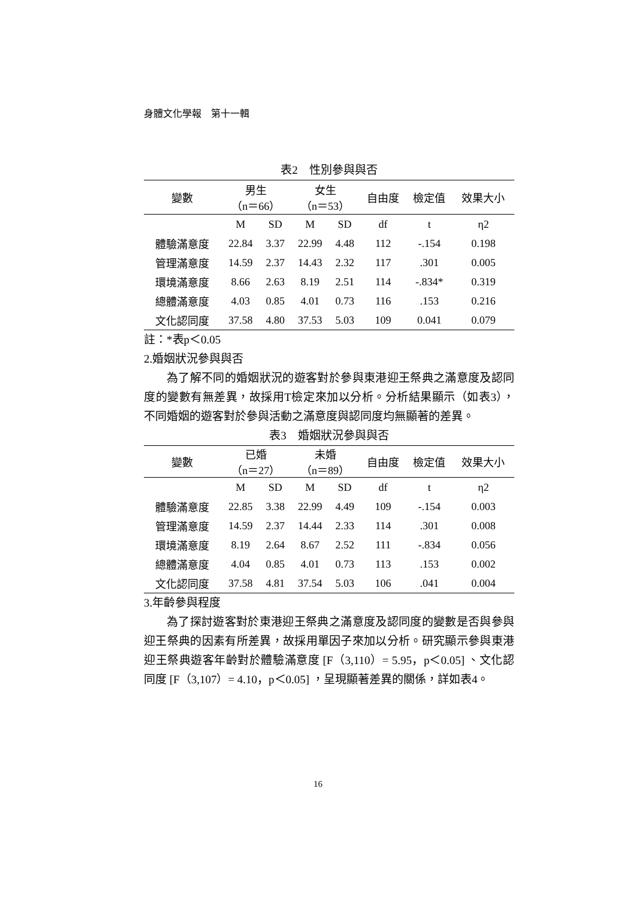身體文化學報　第十一輯
表2　性別參與與否
| 變數 | 男生 （n＝66） | | 女生 （n＝53） | | 自由度 | 檢定值 | 效果大小 |
| --- | --- | --- | --- | --- | --- | --- | --- |
| | M | SD | M | SD | df | t | η2 |
| 體驗滿意度 | 22.84 | 3.37 | 22.99 | 4.48 | 112 | -.154 | 0.198 |
| 管理滿意度 | 14.59 | 2.37 | 14.43 | 2.32 | 117 | .301 | 0.005 |
| 環境滿意度 | 8.66 | 2.63 | 8.19 | 2.51 | 114 | -.834* | 0.319 |
| 總體滿意度 | 4.03 | 0.85 | 4.01 | 0.73 | 116 | .153 | 0.216 |
| 文化認同度 | 37.58 | 4.80 | 37.53 | 5.03 | 109 | 0.041 | 0.079 |
註：*表p＜0.05
2.婚姻狀況參與與否
為了解不同的婚姻狀況的遊客對於參與東港迎王祭典之滿意度及認同度的變數有無差異，故採用T檢定來加以分析。分析結果顯示（如表3），不同婚姻的遊客對於參與活動之滿意度與認同度均無顯著的差異。
表3　婚姻狀況參與與否
| 變數 | 已婚 （n＝27） | | 未婚 （n＝89） | | 自由度 | 檢定值 | 效果大小 |
| --- | --- | --- | --- | --- | --- | --- | --- |
| | M | SD | M | SD | df | t | η2 |
| 體驗滿意度 | 22.85 | 3.38 | 22.99 | 4.49 | 109 | -.154 | 0.003 |
| 管理滿意度 | 14.59 | 2.37 | 14.44 | 2.33 | 114 | .301 | 0.008 |
| 環境滿意度 | 8.19 | 2.64 | 8.67 | 2.52 | 111 | -.834 | 0.056 |
| 總體滿意度 | 4.04 | 0.85 | 4.01 | 0.73 | 113 | .153 | 0.002 |
| 文化認同度 | 37.58 | 4.81 | 37.54 | 5.03 | 106 | .041 | 0.004 |
3.年齡參與程度
為了探討遊客對於東港迎王祭典之滿意度及認同度的變數是否與參與迎王祭典的因素有所差異，故採用單因子來加以分析。研究顯示參與東港迎王祭典遊客年齡對於體驗滿意度 [F（3,110）= 5.95，p＜0.05] 、文化認同度 [F（3,107）= 4.10，p＜0.05] ，呈現顯著差異的關係，詳如表4。
16